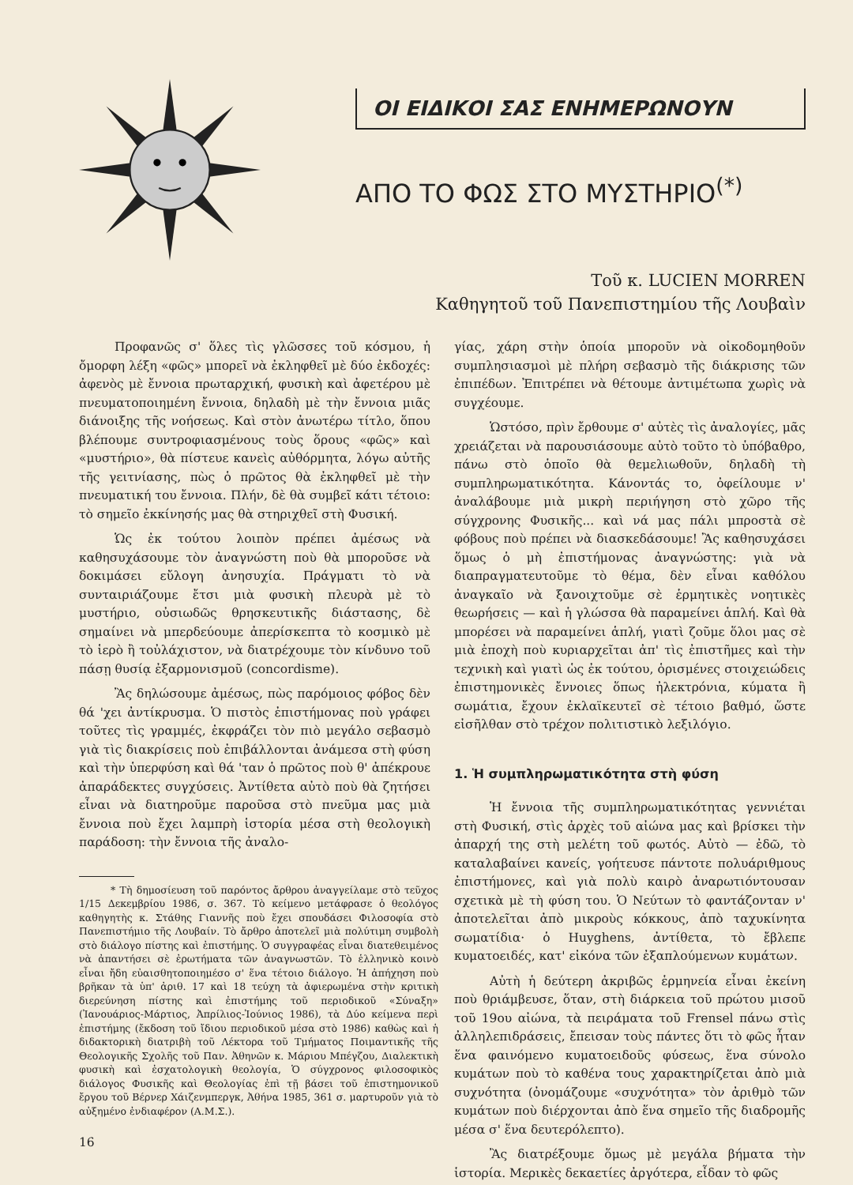ΟΙ ΕΙΔΙΚΟΙ ΣΑΣ ΕΝΗΜΕΡΩΝΟΥΝ
ΑΠΟ ΤΟ ΦΩΣ ΣΤΟ ΜΥΣΤΗΡΙΟ<sup>(*)</sup>
Τοῦ κ. LUCIEN MORREN
Καθηγητοῦ τοῦ Πανεπιστημίου τῆς Λουβαὶν
Προφανῶς σ' ὅλες τὶς γλῶσσες τοῦ κόσμου, ἡ ὄμορφη λέξη «φῶς» μπορεῖ νὰ ἐκληφθεῖ μὲ δύο ἐκδοχές: ἀφενὸς μὲ ἔννοια πρωταρχική, φυσικὴ καὶ ἀφετέρου μὲ πνευματοποιημένη ἔννοια, δηλαδὴ μὲ τὴν ἔννοια μιᾶς διάνοιξης τῆς νοήσεως. Καὶ στὸν ἀνωτέρω τίτλο, ὅπου βλέπουμε συντροφιασμένους τοὺς ὅρους «φῶς» καὶ «μυστήριο», θὰ πίστευε κανεὶς αὐθόρμητα, λόγω αὐτῆς τῆς γειτνίασης, πὼς ὁ πρῶτος θὰ ἐκληφθεῖ μὲ τὴν πνευματική του ἔννοια. Πλήν, δὲ θὰ συμβεῖ κάτι τέτοιο: τὸ σημεῖο ἐκκίνησής μας θὰ στηριχθεῖ στὴ Φυσική.
Ὡς ἐκ τούτου λοιπὸν πρέπει ἀμέσως νὰ καθησυχάσουμε τὸν ἀναγνώστη ποὺ θὰ μποροῦσε νὰ δοκιμάσει εὔλογη ἀνησυχία. Πράγματι τὸ νὰ συνταιριάζουμε ἔτσι μιὰ φυσικὴ πλευρὰ μὲ τὸ μυστήριο, οὐσιωδῶς θρησκευτικῆς διάστασης, δὲ σημαίνει νὰ μπερδεύουμε ἀπερίσκεπτα τὸ κοσμικὸ μὲ τὸ ἱερὸ ἢ τοὐλάχιστον, νὰ διατρέχουμε τὸν κίνδυνο τοῦ πάσῃ θυσίᾳ ἐξαρμονισμοῦ (concordisme).
Ἂς δηλώσουμε ἀμέσως, πὼς παρόμοιος φόβος δὲν θά 'χει ἀντίκρυσμα. Ὁ πιστὸς ἐπιστήμονας ποὺ γράφει τοῦτες τὶς γραμμές, ἐκφράζει τὸν πιὸ μεγάλο σεβασμὸ γιὰ τὶς διακρίσεις ποὺ ἐπιβάλλονται ἀνάμεσα στὴ φύση καὶ τὴν ὑπερφύση καὶ θά 'ταν ὁ πρῶτος ποὺ θ' ἀπέκρουε ἀπαράδεκτες συγχύσεις. Ἀντίθετα αὐτὸ ποὺ θὰ ζητήσει εἶναι νὰ διατηροῦμε παροῦσα στὸ πνεῦμα μας μιὰ ἔννοια ποὺ ἔχει λαμπρὴ ἱστορία μέσα στὴ θεολογικὴ παράδοση: τὴν ἔννοια τῆς ἀναλο-
* Τὴ δημοσίευση τοῦ παρόντος ἄρθρου ἀναγγείλαμε στὸ τεῦχος 1/15 Δεκεμβρίου 1986, σ. 367. Τὸ κείμενο μετάφρασε ὁ θεολόγος καθηγητὴς κ. Στάθης Γιαννῆς ποὺ ἔχει σπουδάσει Φιλοσοφία στὸ Πανεπιστήμιο τῆς Λουβαίν. Τὸ ἄρθρο ἀποτελεῖ μιὰ πολύτιμη συμβολὴ στὸ διάλογο πίστης καὶ ἐπιστήμης. Ὁ συγγραφέας εἶναι διατεθειμένος νὰ ἀπαντήσει σὲ ἐρωτήματα τῶν ἀναγνωστῶν. Τὸ ἑλληνικὸ κοινὸ εἶναι ἤδη εὐαισθητοποιημέσο σ' ἕνα τέτοιο διάλογο. Ἡ ἀπήχηση ποὺ βρῆκαν τὰ ὑπ' ἀριθ. 17 καὶ 18 τεύχη τὰ ἀφιερωμένα στὴν κριτικὴ διερεύνηση πίστης καὶ ἐπιστήμης τοῦ περιοδικοῦ «Σύναξη» (Ἰανουάριος-Μάρτιος, Ἀπρίλιος-Ἰούνιος 1986), τὰ Δύο κείμενα περὶ ἐπιστήμης (ἔκδοση τοῦ ἴδιου περιοδικοῦ μέσα στὸ 1986) καθὼς καὶ ἡ διδακτορικὴ διατριβὴ τοῦ Λέκτορα τοῦ Τμήματος Ποιμαντικῆς τῆς Θεολογικῆς Σχολῆς τοῦ Παν. Ἀθηνῶν κ. Μάριου Μπέγζου, Διαλεκτικὴ φυσικὴ καὶ ἐσχατολογικὴ θεολογία, Ὁ σύγχρονος φιλοσοφικὸς διάλογος Φυσικῆς καὶ Θεολογίας ἐπὶ τῇ βάσει τοῦ ἐπιστημονικοῦ ἔργου τοῦ Βέρνερ Χάιζενμπεργκ, Ἀθήνα 1985, 361 σ. μαρτυροῦν γιὰ τὸ αὐξημένο ἐνδιαφέρον (Α.Μ.Σ.).
16
γίας, χάρη στὴν ὁποία μποροῦν νὰ οἰκοδομηθοῦν συμπλησιασμοὶ μὲ πλήρη σεβασμὸ τῆς διάκρισης τῶν ἐπιπέδων. Ἐπιτρέπει νὰ θέτουμε ἀντιμέτωπα χωρὶς νὰ συγχέουμε.
Ὡστόσο, πρὶν ἔρθουμε σ' αὐτὲς τὶς ἀναλογίες, μᾶς χρειάζεται νὰ παρουσιάσουμε αὐτὸ τοῦτο τὸ ὑπόβαθρο, πάνω στὸ ὁποῖο θὰ θεμελιωθοῦν, δηλαδὴ τὴ συμπληρωματικότητα. Κάνοντάς το, ὀφείλουμε ν' ἀναλάβουμε μιὰ μικρὴ περιήγηση στὸ χῶρο τῆς σύγχρονης Φυσικῆς... καὶ νά μας πάλι μπροστὰ σὲ φόβους ποὺ πρέπει νὰ διασκεδάσουμε! Ἂς καθησυχάσει ὅμως ὁ μὴ ἐπιστήμονας ἀναγνώστης: γιὰ νὰ διαπραγματευτοῦμε τὸ θέμα, δὲν εἶναι καθόλου ἀναγκαῖο νὰ ξανοιχτοῦμε σὲ ἑρμητικὲς νοητικὲς θεωρήσεις — καὶ ἡ γλώσσα θὰ παραμείνει ἁπλή. Καὶ θὰ μπορέσει νὰ παραμείνει ἁπλή, γιατὶ ζοῦμε ὅλοι μας σὲ μιὰ ἐποχὴ ποὺ κυριαρχεῖται ἀπ' τὶς ἐπιστῆμες καὶ τὴν τεχνικὴ καὶ γιατὶ ὡς ἐκ τούτου, ὁρισμένες στοιχειώδεις ἐπιστημονικὲς ἔννοιες ὅπως ἠλεκτρόνια, κύματα ἢ σωμάτια, ἔχουν ἐκλαϊκευτεῖ σὲ τέτοιο βαθμό, ὥστε εἰσῆλθαν στὸ τρέχον πολιτιστικὸ λεξιλόγιο.
1. Ἡ συμπληρωματικότητα στὴ φύση
Ἡ ἔννοια τῆς συμπληρωματικότητας γεννιέται στὴ Φυσική, στὶς ἀρχὲς τοῦ αἰώνα μας καὶ βρίσκει τὴν ἀπαρχή της στὴ μελέτη τοῦ φωτός. Αὐτὸ — ἐδῶ, τὸ καταλαβαίνει κανείς, γοήτευσε πάντοτε πολυάριθμους ἐπιστήμονες, καὶ γιὰ πολὺ καιρὸ ἀναρωτιόντουσαν σχετικὰ μὲ τὴ φύση του. Ὁ Νεύτων τὸ φαντάζονταν ν' ἀποτελεῖται ἀπὸ μικροὺς κόκκους, ἀπὸ ταχυκίνητα σωματίδια· ὁ Huyghens, ἀντίθετα, τὸ ἔβλεπε κυματοειδές, κατ' εἰκόνα τῶν ἐξαπλούμενων κυμάτων.
Αὐτὴ ἡ δεύτερη ἀκριβῶς ἑρμηνεία εἶναι ἐκείνη ποὺ θριάμβευσε, ὅταν, στὴ διάρκεια τοῦ πρώτου μισοῦ τοῦ 19ου αἰώνα, τὰ πειράματα τοῦ Frensel πάνω στὶς ἀλληλεπιδράσεις, ἔπεισαν τοὺς πάντες ὅτι τὸ φῶς ἦταν ἕνα φαινόμενο κυματοειδοῦς φύσεως, ἕνα σύνολο κυμάτων ποὺ τὸ καθένα τους χαρακτηρίζεται ἀπὸ μιὰ συχνότητα (ὀνομάζουμε «συχνότητα» τὸν ἀριθμὸ τῶν κυμάτων ποὺ διέρχονται ἀπὸ ἕνα σημεῖο τῆς διαδρομῆς μέσα σ' ἕνα δευτερόλεπτο).
Ἂς διατρέξουμε ὅμως μὲ μεγάλα βήματα τὴν ἱστορία. Μερικὲς δεκαετίες ἀργότερα, εἶδαν τὸ φῶς